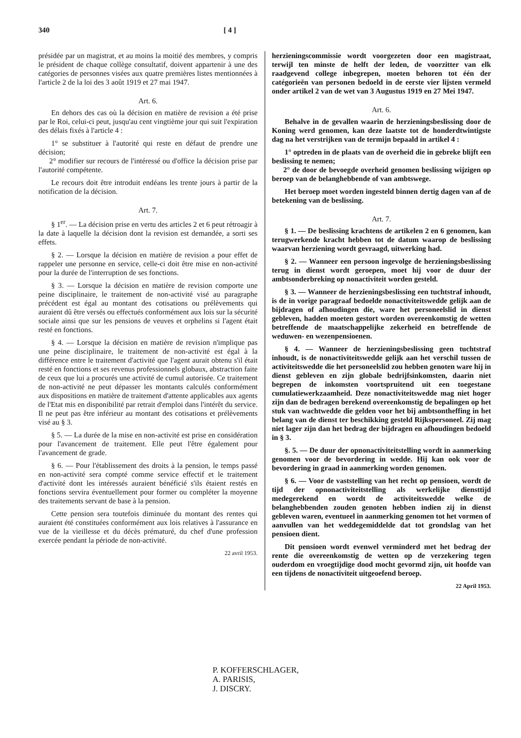340 [ 4 ]
présidée par un magistrat, et au moins la moitié des membres, y compris le président de chaque collège consultatif, doivent appartenir à une des catégories de personnes visées aux quatre premières listes mentionnées à l'article 2 de la loi des 3 août 1919 et 27 mai 1947.
Art. 6.
En dehors des cas où la décision en matière de revision a été prise par le Roi, celui-ci peut, jusqu'au cent vingtième jour qui suit l'expiration des délais fixés à l'article 4 :
1° se substituer à l'autorité qui reste en défaut de prendre une décision;
2° modifier sur recours de l'intéressé ou d'office la décision prise par l'autorité compétente.
Le recours doit être introduit endéans les trente jours à partir de la notification de la décision.
Art. 7.
§ 1<sup>er</sup>. — La décision prise en vertu des articles 2 et 6 peut rétroagir à la date à laquelle la décision dont la revision est demandée, a sorti ses effets.
§ 2. — Lorsque la décision en matière de revision a pour effet de rappeler une personne en service, celle-ci doit être mise en non-activité pour la durée de l'interruption de ses fonctions.
§ 3. — Lorsque la décision en matière de revision comporte une peine disciplinaire, le traitement de non-activité visé au paragraphe précédent est égal au montant des cotisations ou prélèvements qui auraient dû être versés ou effectués conformément aux lois sur la sécurité sociale ainsi que sur les pensions de veuves et orphelins si l'agent était resté en fonctions.
§ 4. — Lorsque la décision en matière de revision n'implique pas une peine disciplinaire, le traitement de non-activité est égal à la différence entre le traitement d'activité que l'agent aurait obtenu s'il était resté en fonctions et ses revenus professionnels globaux, abstraction faite de ceux que lui a procurés une activité de cumul autorisée. Ce traitement de non-activité ne peut dépasser les montants calculés conformément aux dispositions en matière de traitement d'attente applicables aux agents de l'Etat mis en disponibilité par retrait d'emploi dans l'intérêt du service. Il ne peut pas être inférieur au montant des cotisations et prélèvements visé au § 3.
§ 5. — La durée de la mise en non-activité est prise en considération pour l'avancement de traitement. Elle peut l'être également pour l'avancement de grade.
§ 6. — Pour l'établissement des droits à la pension, le temps passé en non-activité sera compté comme service effectif et le traitement d'activité dont les intéressés auraient bénéficié s'ils étaient restés en fonctions servira éventuellement pour former ou compléter la moyenne des traitements servant de base à la pension.
Cette pension sera toutefois diminuée du montant des rentes qui auraient été constituées conformément aux lois relatives à l'assurance en vue de la vieillesse et du décès prématuré, du chef d'une profession exercée pendant la période de non-activité.
22 avril 1953.
herzieningscommissie wordt voorgezeten door een magistraat, terwijl ten minste de helft der leden, de voorzitter van elk raadgevend college inbegrepen, moeten behoren tot één der catégorieën van personen bedoeld in de eerste vier lijsten vermeld onder artikel 2 van de wet van 3 Augustus 1919 en 27 Mei 1947.
Art. 6.
Behalve in de gevallen waarin de herzieningsbeslissing door de Koning werd genomen, kan deze laatste tot de honderdtwintigste dag na het verstrijken van de termijn bepaald in artikel 4 :
1° optreden in de plaats van de overheid die in gebreke blijft een beslissing te nemen;
2° de door de bevoegde overheid genomen beslissing wijzigen op beroep van de belanghebbende of van ambtswege.
Het beroep moet worden ingesteld binnen dertig dagen van af de betekening van de beslissing.
Art. 7.
§ 1. — De beslissing krachtens de artikelen 2 en 6 genomen, kan terugwerkende kracht hebben tot de datum waarop de beslissing waarvan herziening wordt gevraagd, uitwerking had.
§ 2. — Wanneer een persoon ingevolge de herzieningsbeslissing terug in dienst wordt geroepen, moet hij voor de duur der ambtsonderbreking op nonactiviteit worden gesteld.
§ 3. — Wanneer de herzieningsbeslissing een tuchtstraf inhoudt, is de in vorige paragraaf bedoelde nonactiviteitswedde gelijk aan de bijdragen of afhoudingen die, ware het personeelslid in dienst gebleven, hadden moeten gestort worden overeenkomstig de wetten betreffende de maatschappelijke zekerheid en betreffende de weduwen- en wezenpensioenen.
§ 4. — Wanneer de herzieningsbeslissing geen tuchtstraf inhoudt, is de nonactiviteitswedde gelijk aan het verschil tussen de activiteitswedde die het personeelslid zou hebben genoten ware hij in dienst gebleven en zijn globale bedrijfsinkomsten, daarin niet begrepen de inkomsten voortspruitend uit een toegestane cumulatiewerkzaamheid. Deze nonactiviteitswedde mag niet hoger zijn dan de bedragen berekend overeenkomstig de bepalingen op het stuk van wachtwedde die gelden voor het bij ambtsontheffing in het belang van de dienst ter beschikking gesteld Rijkspersoneel. Zij mag niet lager zijn dan het bedrag der bijdragen en afhoudingen bedoeld in § 3.
§. 5. — De duur der opnonactiviteitstelling wordt in aanmerking genomen voor de bevordering in wedde. Hij kan ook voor de bevordering in graad in aanmerking worden genomen.
§ 6. — Voor de vaststelling van het recht op pensioen, wordt de tijd der opnonactiviteitstelling als werkelijke diensttijd medegerekend en wordt de activiteitswedde welke de belanghebbenden zouden genoten hebben indien zij in dienst gebleven waren, eventueel in aanmerking genomen tot het vormen of aanvullen van het weddegemiddelde dat tot grondslag van het pensioen dient.
Dit pensioen wordt evenwel verminderd met het bedrag der rente die overeenkomstig de wetten op de verzekering tegen ouderdom en vroegtijdige dood mocht gevormd zijn, uit hoofde van een tijdens de nonactiviteit uitgeoefend beroep.
22 April 1953.
P. KOFFERSCHLAGER,
A. PARISIS,
J. DISCRY.